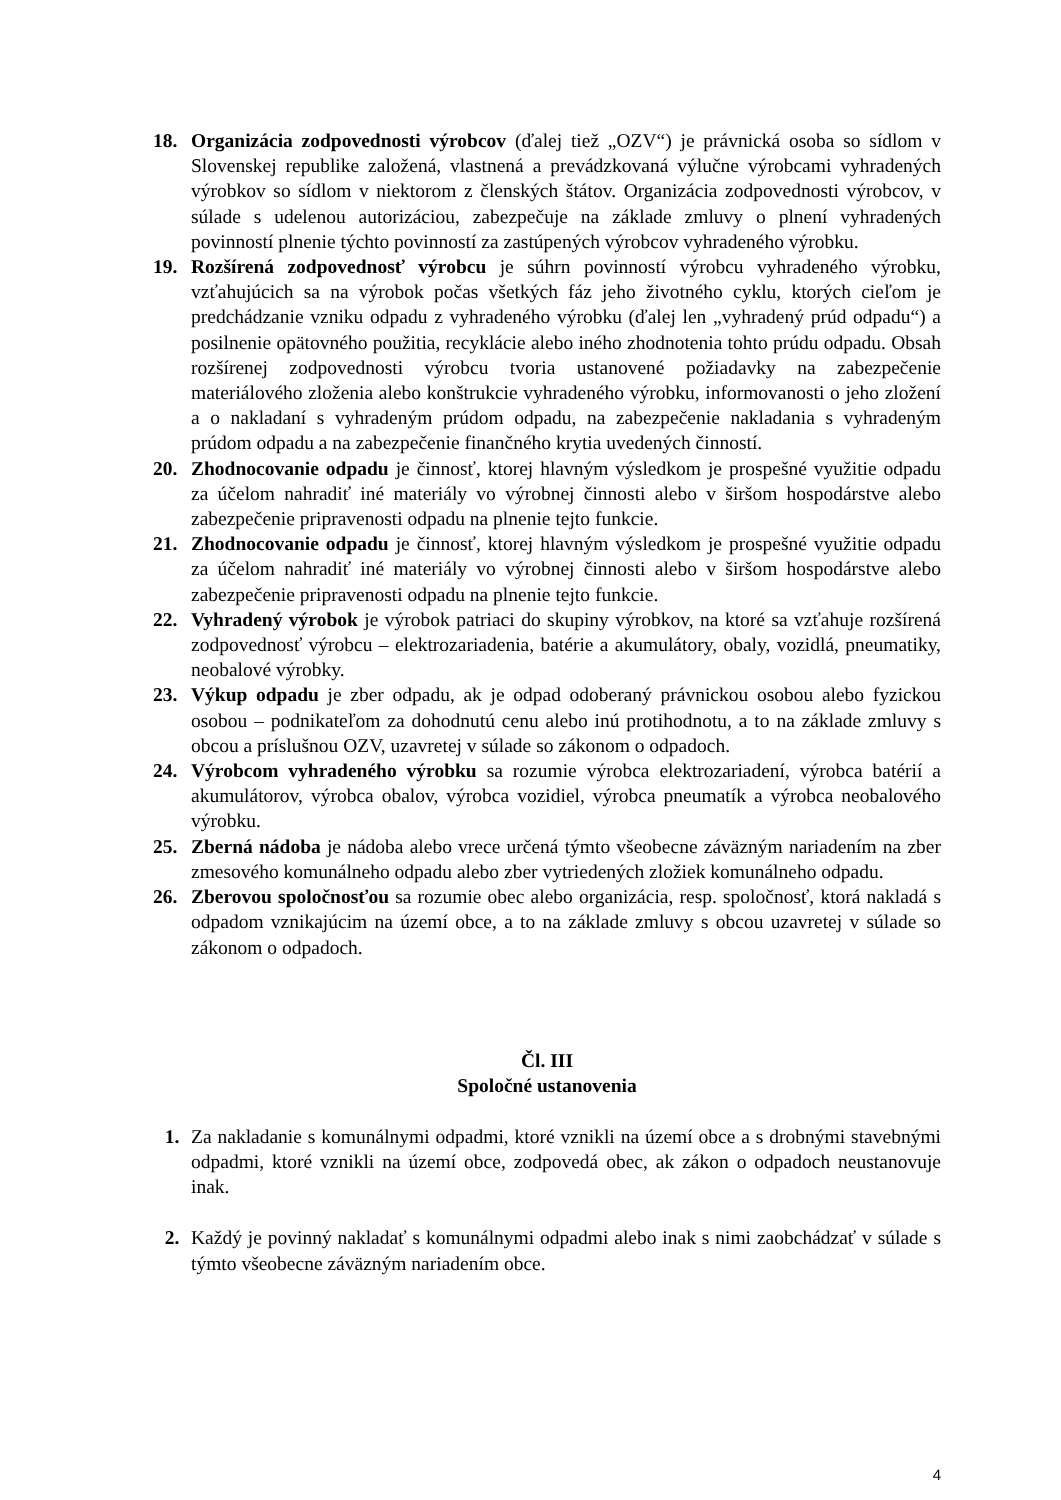18. Organizácia zodpovednosti výrobcov (ďalej tiež „OZV“) je právnická osoba so sídlom v Slovenskej republike založená, vlastnená a prevádzkovaná výlučne výrobcami vyhradených výrobkov so sídlom v niektorom z členských štátov. Organizácia zodpovednosti výrobcov, v súlade s udelenou autorizáciou, zabezpečuje na základe zmluvy o plnení vyhradených povinností plnenie týchto povinností za zastúpených výrobcov vyhradeného výrobku.
19. Rozšírená zodpovednosť výrobcu je súhrn povinností výrobcu vyhradeného výrobku, vzťahujúcich sa na výrobok počas všetkých fáz jeho životného cyklu, ktorých cieľom je predchádzanie vzniku odpadu z vyhradeného výrobku (ďalej len „vyhradený prúd odpadu“) a posilnenie opätovného použitia, recyklácie alebo iného zhodnotenia tohto prúdu odpadu. Obsah rozšírenej zodpovednosti výrobcu tvoria ustanovené požiadavky na zabezpečenie materiálového zloženia alebo konštrukcie vyhradeného výrobku, informovanosti o jeho zložení a o nakladaní s vyhradeným prúdom odpadu, na zabezpečenie nakladania s vyhradeným prúdom odpadu a na zabezpečenie finančného krytia uvedených činností.
20. Zhodnocovanie odpadu je činnosť, ktorej hlavným výsledkom je prospešné využitie odpadu za účelom nahradiť iné materiály vo výrobnej činnosti alebo v širšom hospodárstve alebo zabezpečenie pripravenosti odpadu na plnenie tejto funkcie.
21. Zhodnocovanie odpadu je činnosť, ktorej hlavným výsledkom je prospešné využitie odpadu za účelom nahradiť iné materiály vo výrobnej činnosti alebo v širšom hospodárstve alebo zabezpečenie pripravenosti odpadu na plnenie tejto funkcie.
22. Vyhradený výrobok je výrobok patriaci do skupiny výrobkov, na ktoré sa vzťahuje rozšírená zodpovednosť výrobcu – elektrozariadenia, batérie a akumulátory, obaly, vozidlá, pneumatiky, neobalové výrobky.
23. Výkup odpadu je zber odpadu, ak je odpad odoberaný právnickou osobou alebo fyzickou osobou – podnikateľom za dohodnutú cenu alebo inú protihodnotu, a to na základe zmluvy s obcou a príslušnou OZV, uzavretej v súlade so zákonom o odpadoch.
24. Výrobcom vyhradeného výrobku sa rozumie výrobca elektrozariadení, výrobca batérií a akumulátorov, výrobca obalov, výrobca vozidiel, výrobca pneumatík a výrobca neobalového výrobku.
25. Zberná nádoba je nádoba alebo vrece určená týmto všeobecne záväzným nariadením na zber zmesového komunálneho odpadu alebo zber vytriedených zložiek komunálneho odpadu.
26. Zberovou spoločnosťou sa rozumie obec alebo organizácia, resp. spoločnosť, ktorá nakladá s odpadom vznikajúcim na území obce, a to na základe zmluvy s obcou uzavretej v súlade so zákonom o odpadoch.
Čl. III
Spoločné ustanovenia
1. Za nakladanie s komunálnymi odpadmi, ktoré vznikli na území obce a s drobnými stavebnými odpadmi, ktoré vznikli na území obce, zodpovedá obec, ak zákon o odpadoch neustanovuje inak.
2. Každý je povinný nakladať s komunálnymi odpadmi alebo inak s nimi zaobchádzať v súlade s týmto všeobecne záväzným nariadením obce.
4